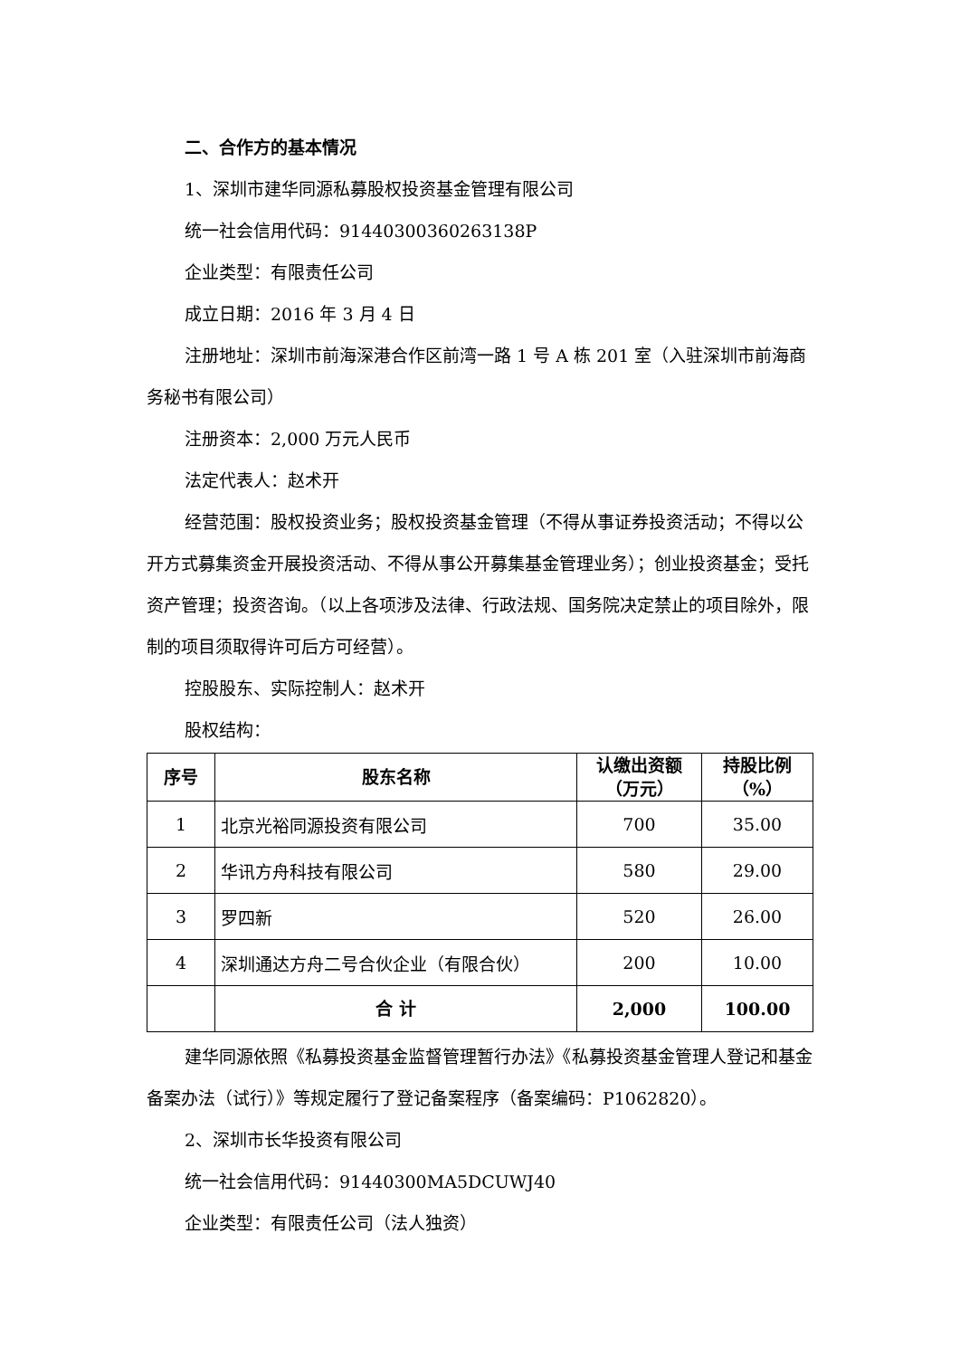二、合作方的基本情况
1、深圳市建华同源私募股权投资基金管理有限公司
统一社会信用代码：91440300360263138P
企业类型：有限责任公司
成立日期：2016 年 3 月 4 日
注册地址：深圳市前海深港合作区前湾一路 1 号 A 栋 201 室（入驻深圳市前海商务秘书有限公司）
注册资本：2,000 万元人民币
法定代表人：赵术开
经营范围：股权投资业务；股权投资基金管理（不得从事证券投资活动；不得以公开方式募集资金开展投资活动、不得从事公开募集基金管理业务）；创业投资基金；受托资产管理；投资咨询。（以上各项涉及法律、行政法规、国务院决定禁止的项目除外，限制的项目须取得许可后方可经营）。
控股股东、实际控制人：赵术开
股权结构：
| 序号 | 股东名称 | 认缴出资额 （万元） | 持股比例 （%） |
| --- | --- | --- | --- |
| 1 | 北京光裕同源投资有限公司 | 700 | 35.00 |
| 2 | 华讯方舟科技有限公司 | 580 | 29.00 |
| 3 | 罗四新 | 520 | 26.00 |
| 4 | 深圳通达方舟二号合伙企业（有限合伙） | 200 | 10.00 |
| | 合 计 | 2,000 | 100.00 |
建华同源依照《私募投资基金监督管理暂行办法》《私募投资基金管理人登记和基金备案办法（试行）》等规定履行了登记备案程序（备案编码：P1062820）。
2、深圳市长华投资有限公司
统一社会信用代码：91440300MA5DCUWJ40
企业类型：有限责任公司（法人独资）